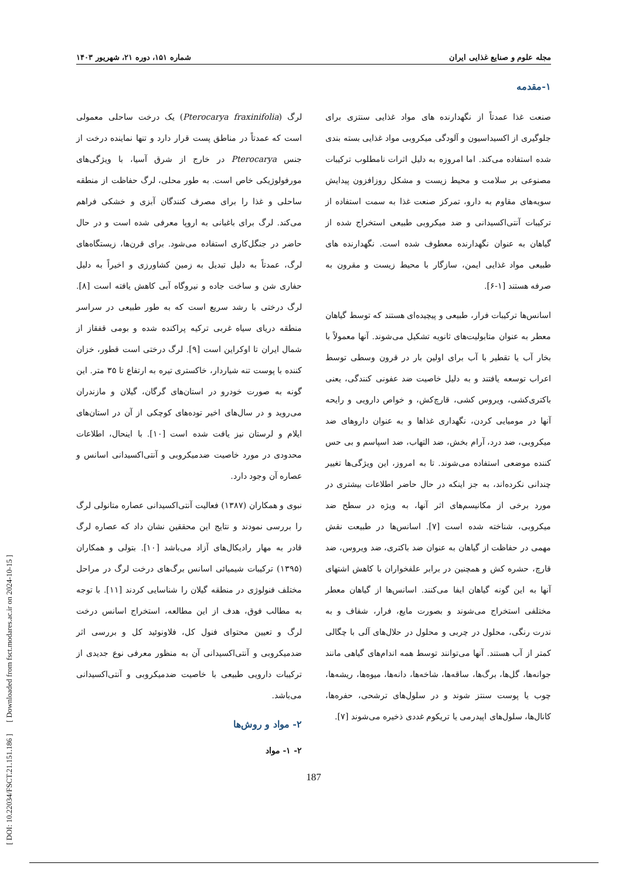[ DOI: 10.22034/FSCT.21.151.186 ] [ Downloaded from fsct.modares.ac.ir on 2024-10-15 ]
مجله علوم و صنایع غذایی ایران شماره ۱۵۱، دوره ۲۱، شهریور ۱۴۰۳
۱-مقدمه
صنعت غذا عمدتاً از نگهدارنده های مواد غذایی سنتزی برای جلوگیری از اکسیداسیون و آلودگی میکروبی مواد غذایی بسته بندی شده استفاده می‌کند. اما امروزه به دلیل اثرات نامطلوب ترکیبات مصنوعی بر سلامت و محیط زیست و مشکل روزافزون پیدایش سویه‌های مقاوم به دارو، تمرکز صنعت غذا به سمت استفاده از ترکیبات آنتی‌اکسیدانی و ضد میکروبی طبیعی استخراج شده از گیاهان به عنوان نگهدارنده معطوف شده است. نگهدارنده های طبیعی مواد غذایی ایمن، سازگار با محیط زیست و مقرون به صرفه هستند [۱-۶].
اسانس‌ها ترکیبات فرار، طبیعی و پیچیده‌ای هستند که توسط گیاهان معطر به عنوان متابولیت‌های ثانویه تشکیل می‌شوند. آنها معمولاً با بخار آب یا تقطیر با آب برای اولین بار در قرون وسطی توسط اعراب توسعه یافتند و به دلیل خاصیت ضد عفونی کنندگی، یعنی باکتری‌کشی، ویروس کشی، قارچ‌کش، و خواص دارویی و رایحه آنها در مومیایی کردن، نگهداری غذاها و به عنوان داروهای ضد میکروبی، ضد درد، آرام بخش، ضد التهاب، ضد اسپاسم و بی حس کننده موضعی استفاده می‌شوند. تا به امروز، این ویژگی‌ها تغییر چندانی نکرده‌اند، به جز اینکه در حال حاضر اطلاعات بیشتری در مورد برخی از مکانیسم‌های اثر آنها، به ویژه در سطح ضد میکروبی، شناخته شده است [۷]. اسانس‌ها در طبیعت نقش مهمی در حفاظت از گیاهان به عنوان ضد باکتری، ضد ویروس، ضد قارچ، حشره کش و همچنین در برابر علفخواران با کاهش اشتهای آنها به این گونه گیاهان ایفا می‌کنند. اسانس‌ها از گیاهان معطر مختلفی استخراج می‌شوند و بصورت مایع، فرار، شفاف و به ندرت رنگی، محلول در چربی و محلول در حلال‌های آلی با چگالی کمتر از آب هستند. آنها می‌توانند توسط همه اندام‌های گیاهی مانند جوانه‌ها، گل‌ها، برگ‌ها، ساقه‌ها، شاخه‌ها، دانه‌ها، میوه‌ها، ریشه‌ها، چوب یا پوست سنتز شوند و در سلول‌های ترشحی، حفره‌ها، کانال‌ها، سلول‌های اپیدرمی یا تریکوم غددی ذخیره می‌شوند [۷].
لرگ (Pterocarya fraxinifolia) یک درخت ساحلی معمولی است که عمدتاً در مناطق پست قرار دارد و تنها نماینده درخت از جنس Pterocarya در خارج از شرق آسیا، با ویژگی‌های مورفولوژیکی خاص است. به طور محلی، لرگ حفاظت از منطقه ساحلی و غذا را برای مصرف کنندگان آبزی و خشکی فراهم می‌کند. لرگ برای باغبانی به اروپا معرفی شده است و در حال حاضر در جنگل‌کاری استفاده می‌شود. برای قرن‌ها، زیستگاه‌های لرگ، عمدتاً به دلیل تبدیل به زمین کشاورزی و اخیراً به دلیل حفاری شن و ساخت جاده و نیروگاه آبی کاهش یافته است [۸]. لرگ درختی با رشد سریع است که به طور طبیعی در سراسر منطقه دریای سیاه غربی ترکیه پراکنده شده و بومی قفقاز از شمال ایران تا اوکراین است [۹]. لرگ درختی است قطور، خزان کننده با پوست تنه شیاردار، خاکستری تیره به ارتفاع تا ۳۵ متر. این گونه به صورت خودرو در استان‌های گرگان، گیلان و مازندران می‌روید و در سال‌های اخیر توده‌های کوچکی از آن در استان‌های ایلام و لرستان نیز یافت شده است [۱۰]. با اینحال، اطلاعات محدودی در مورد خاصیت ضدمیکروبی و آنتی‌اکسیدانی اسانس و عصاره آن وجود دارد.
نبوی و همکاران (۱۳۸۷) فعالیت آنتی‌اکسیدانی عصاره متانولی لرگ را بررسی نمودند و نتایج این محققین نشان داد که عصاره لرگ قادر به مهار رادیکال‌های آزاد می‌باشد [۱۰]. بتولی و همکاران (۱۳۹۵) ترکیبات شیمیائی اسانس برگ‌های درخت لرگ در مراحل مختلف فنولوژی در منطقه گیلان را شناسایی کردند [۱۱]. با توجه به مطالب فوق، هدف از این مطالعه، استخراج اسانس درخت لرگ و تعیین محتوای فنول کل، فلاونوئید کل و بررسی اثر ضدمیکروبی و آنتی‌اکسیدانی آن به منظور معرفی نوع جدیدی از ترکیبات دارویی طبیعی با خاصیت ضدمیکروبی و آنتی‌اکسیدانی می‌باشد.
۲- مواد و روش‌ها
۲- ۱- مواد
187